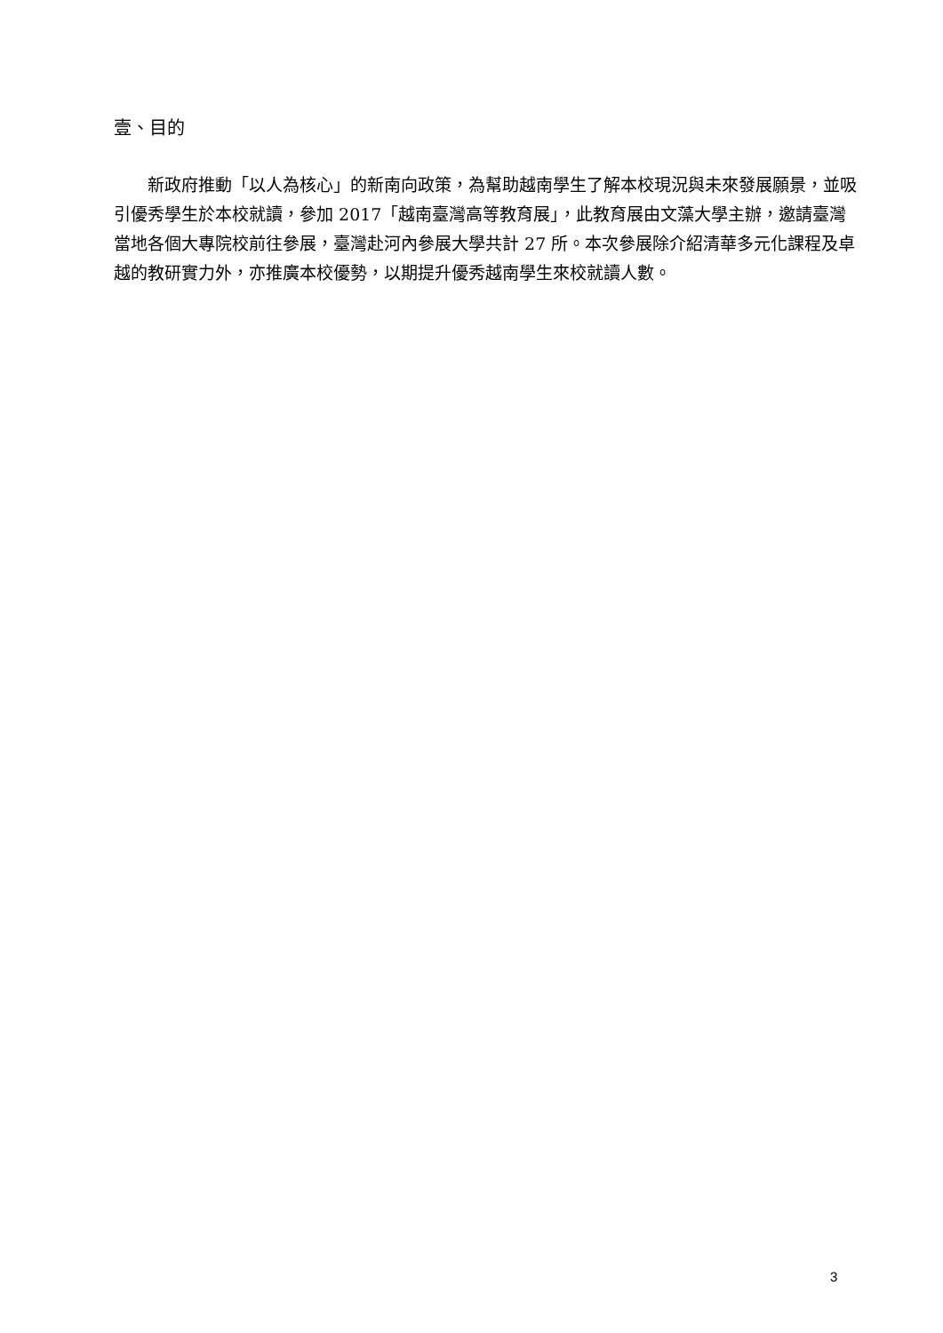壹、目的
　　新政府推動「以人為核心」的新南向政策，為幫助越南學生了解本校現況與未來發展願景，並吸引優秀學生於本校就讀，參加 2017「越南臺灣高等教育展」，此教育展由文藻大學主辦，邀請臺灣當地各個大專院校前往參展，臺灣赴河內參展大學共計 27 所。本次參展除介紹清華多元化課程及卓越的教研實力外，亦推廣本校優勢，以期提升優秀越南學生來校就讀人數。
3